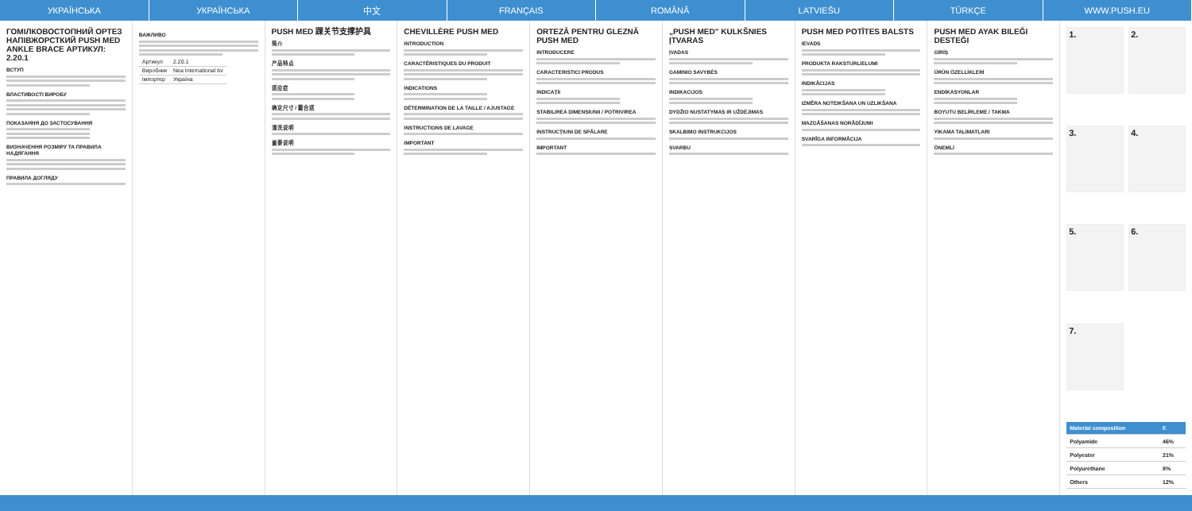УКРАЇНСЬКА УКРАЇНСЬКА 中文 FRANÇAIS ROMÂNĂ LATVIEŠU TÜRKÇE WWW.PUSH.EU
ГОМІЛКОВОСТОПНИЙ ОРТЕЗ НАПІВЖОРСТКИЙ PUSH MED ANKLE BRACE АРТИКУЛ: 2.20.1
ВСТУП
ВЛАСТИВОСТІ ВИРОБУ
ПОКАЗАННЯ ДО ЗАСТОСУВАННЯ
ВИЗНАЧЕННЯ РОЗМІРУ ТА ПРАВИЛА НАДЯГАННЯ
ПРАВИЛА ДОГЛЯДУ
ВАЖЛИВО
| Артикул | 2.20.1 |
| Виробник | Nea International bv |
| Імпортер | Україна |
PUSH MED 踝关节支撑护具
简介
产品特点
适应症
确定尺寸 / 戴合适
清洗说明
重要说明
CHEVILLÈRE PUSH MED
INTRODUCTION
CARACTÉRISTIQUES DU PRODUIT
INDICATIONS
DÉTERMINATION DE LA TAILLE / AJUSTAGE
INSTRUCTIONS DE LAVAGE
IMPORTANT
ORTEZĂ PENTRU GLEZNĂ PUSH MED
INTRODUCERE
CARACTERISTICI PRODUS
INDICAȚII
STABILIREA DIMENSIUNII / POTRIVIREA
INSTRUCȚIUNI DE SPĂLARE
IMPORTANT
„PUSH MED" KULKŠNIES ĮTVARAS
ĮVADAS
GAMINIO SAVYBĖS
INDIKACIJOS
DYDŽIO NUSTATYMAS IR UŽDĖJIMAS
SKALBIMO INSTRUKCIJOS
SVARBU
PUSH MED POTĪTES BALSTS
IEVADS
PRODUKTA RAKSTURLIELUMI
INDIKĀCIJAS
IZMĒRA NOTEIKŠANA UN UZLIKŠANA
MAZGĀŠANAS NORĀDĪJUMI
SVARĪGA INFORMĀCIJA
PUSH MED AYAK BILEĞI DESTEĞI
GİRİŞ
ÜRÜN ÖZELLİKLERİ
ENDİKASYONLAR
BOYUTU BELİRLEME / TAKMA
YIKAMA TALİMATLARI
ÖNEMLİ
1.
2.
3.
4.
5.
6.
7.
| Material composition | F. |
| --- | --- |
| Polyamide | 46% |
| Polyester | 21% |
| Polyurethane | 8% |
| Others | 12% |